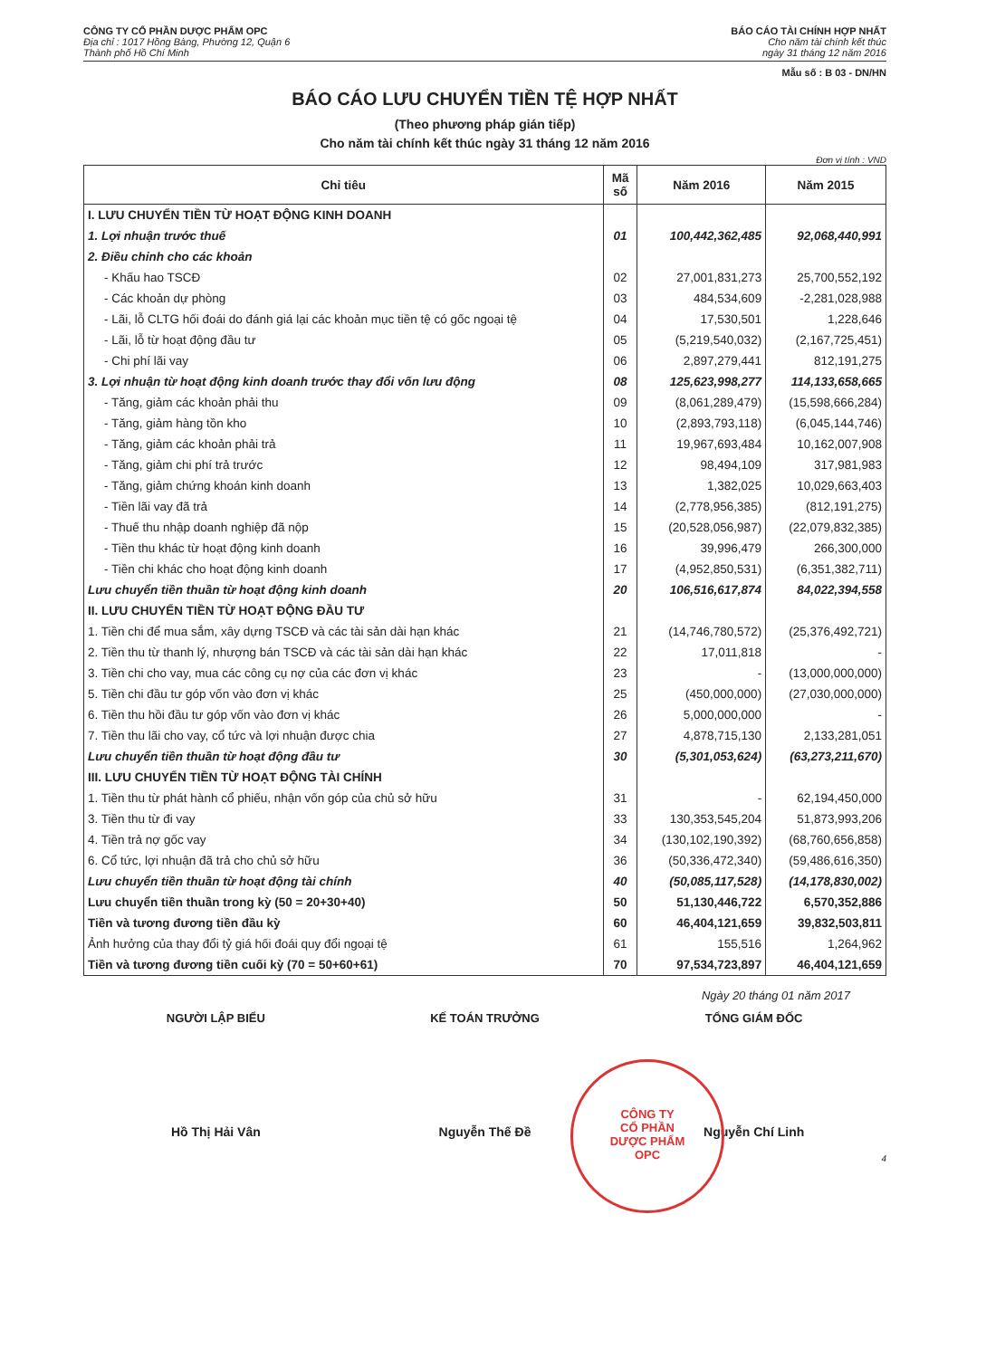CÔNG TY CỔ PHẦN DƯỢC PHẨM OPC
Địa chỉ : 1017 Hồng Bàng, Phường 12, Quận 6
Thành phố Hồ Chí Minh
BÁO CÁO TÀI CHÍNH HỢP NHẤT
Cho năm tài chính kết thúc
ngày 31 tháng 12 năm 2016
Mẫu số : B 03 - DN/HN
BÁO CÁO LƯU CHUYỂN TIỀN TỆ HỢP NHẤT
(Theo phương pháp gián tiếp)
Cho năm tài chính kết thúc ngày 31 tháng 12 năm 2016
Đơn vị tính : VND
| Chỉ tiêu | Mã số | Năm 2016 | Năm 2015 |
| --- | --- | --- | --- |
| I. LƯU CHUYỂN TIỀN TỪ HOẠT ĐỘNG KINH DOANH | | | |
| 1. Lợi nhuận trước thuế | 01 | 100,442,362,485 | 92,068,440,991 |
| 2. Điều chỉnh cho các khoản | | | |
| - Khấu hao TSCĐ | 02 | 27,001,831,273 | 25,700,552,192 |
| - Các khoản dự phòng | 03 | 484,534,609 | -2,281,028,988 |
| - Lãi, lỗ CLTG hối đoái do đánh giá lại các khoản mục tiền tệ có gốc ngoại tệ | 04 | 17,530,501 | 1,228,646 |
| - Lãi, lỗ từ hoạt động đầu tư | 05 | (5,219,540,032) | (2,167,725,451) |
| - Chi phí lãi vay | 06 | 2,897,279,441 | 812,191,275 |
| 3. Lợi nhuận từ hoạt động kinh doanh trước thay đổi vốn lưu động | 08 | 125,623,998,277 | 114,133,658,665 |
| - Tăng, giảm các khoản phải thu | 09 | (8,061,289,479) | (15,598,666,284) |
| - Tăng, giảm hàng tồn kho | 10 | (2,893,793,118) | (6,045,144,746) |
| - Tăng, giảm các khoản phải trả | 11 | 19,967,693,484 | 10,162,007,908 |
| - Tăng, giảm chi phí trả trước | 12 | 98,494,109 | 317,981,983 |
| - Tăng, giảm chứng khoán kinh doanh | 13 | 1,382,025 | 10,029,663,403 |
| - Tiền lãi vay đã trả | 14 | (2,778,956,385) | (812,191,275) |
| - Thuế thu nhập doanh nghiệp đã nộp | 15 | (20,528,056,987) | (22,079,832,385) |
| - Tiền thu khác từ hoạt động kinh doanh | 16 | 39,996,479 | 266,300,000 |
| - Tiền chi khác cho hoạt động kinh doanh | 17 | (4,952,850,531) | (6,351,382,711) |
| Lưu chuyển tiền thuần từ hoạt động kinh doanh | 20 | 106,516,617,874 | 84,022,394,558 |
| II. LƯU CHUYỂN TIỀN TỪ HOẠT ĐỘNG ĐẦU TƯ | | | |
| 1. Tiền chi để mua sắm, xây dựng TSCĐ và các tài sản dài hạn khác | 21 | (14,746,780,572) | (25,376,492,721) |
| 2. Tiền thu từ thanh lý, nhượng bán TSCĐ và các tài sản dài hạn khác | 22 | 17,011,818 | - |
| 3. Tiền chi cho vay, mua các công cụ nợ của các đơn vị khác | 23 | - | (13,000,000,000) |
| 5. Tiền chi đầu tư góp vốn vào đơn vị khác | 25 | (450,000,000) | (27,030,000,000) |
| 6. Tiền thu hồi đầu tư góp vốn vào đơn vị khác | 26 | 5,000,000,000 | - |
| 7. Tiền thu lãi cho vay, cổ tức và lợi nhuận được chia | 27 | 4,878,715,130 | 2,133,281,051 |
| Lưu chuyển tiền thuần từ hoạt động đầu tư | 30 | (5,301,053,624) | (63,273,211,670) |
| III. LƯU CHUYỂN TIỀN TỪ HOẠT ĐỘNG TÀI CHÍNH | | | |
| 1. Tiền thu từ phát hành cổ phiếu, nhận vốn góp của chủ sở hữu | 31 | - | 62,194,450,000 |
| 3. Tiền thu từ đi vay | 33 | 130,353,545,204 | 51,873,993,206 |
| 4. Tiền trả nợ gốc vay | 34 | (130,102,190,392) | (68,760,656,858) |
| 6. Cổ tức, lợi nhuận đã trả cho chủ sở hữu | 36 | (50,336,472,340) | (59,486,616,350) |
| Lưu chuyển tiền thuần từ hoạt động tài chính | 40 | (50,085,117,528) | (14,178,830,002) |
| Lưu chuyển tiền thuần trong kỳ (50 = 20+30+40) | 50 | 51,130,446,722 | 6,570,352,886 |
| Tiền và tương đương tiền đầu kỳ | 60 | 46,404,121,659 | 39,832,503,811 |
| Ảnh hưởng của thay đổi tỷ giá hối đoái quy đổi ngoại tệ | 61 | 155,516 | 1,264,962 |
| Tiền và tương đương tiền cuối kỳ (70 = 50+60+61) | 70 | 97,534,723,897 | 46,404,121,659 |
Ngày 20 tháng 01 năm 2017
NGƯỜI LẬP BIỂU KẾ TOÁN TRƯỞNG TỔNG GIÁM ĐỐC
Hồ Thị Hải Vân Nguyễn Thế Đề Nguyễn Chí Linh
4
CÔNG TY
CỔ PHẦN
DƯỢC PHẨM
OPC